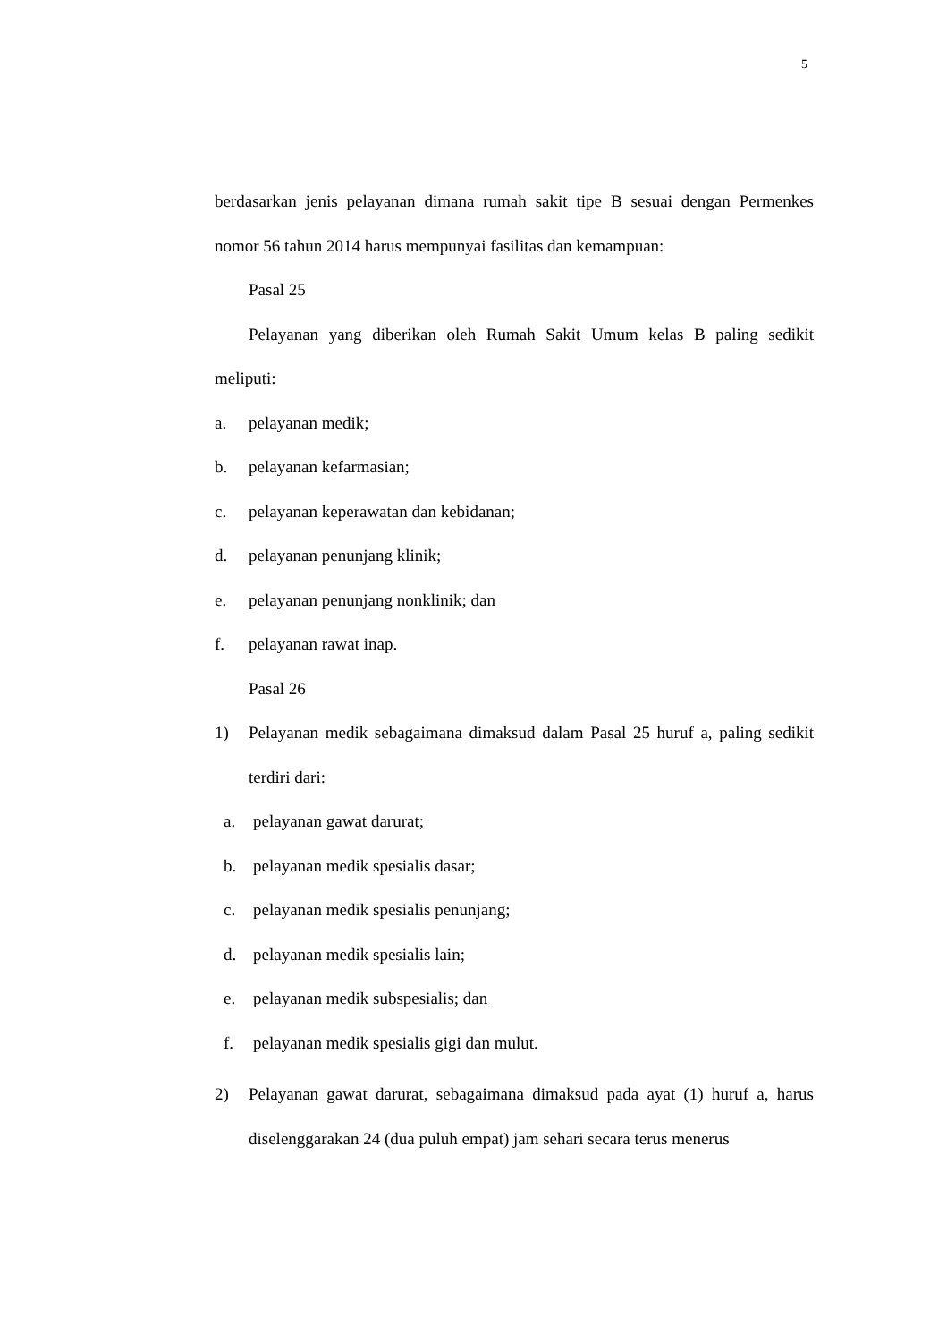5
berdasarkan jenis pelayanan dimana rumah sakit tipe B sesuai dengan Permenkes nomor 56 tahun 2014 harus mempunyai fasilitas dan kemampuan:
Pasal 25
Pelayanan yang diberikan oleh Rumah Sakit Umum kelas B paling sedikit meliputi:
a. pelayanan medik;
b. pelayanan kefarmasian;
c. pelayanan keperawatan dan kebidanan;
d. pelayanan penunjang klinik;
e. pelayanan penunjang nonklinik; dan
f. pelayanan rawat inap.
Pasal 26
1) Pelayanan medik sebagaimana dimaksud dalam Pasal 25 huruf a, paling sedikit terdiri dari:
a. pelayanan gawat darurat;
b. pelayanan medik spesialis dasar;
c. pelayanan medik spesialis penunjang;
d. pelayanan medik spesialis lain;
e. pelayanan medik subspesialis; dan
f. pelayanan medik spesialis gigi dan mulut.
2) Pelayanan gawat darurat, sebagaimana dimaksud pada ayat (1) huruf a, harus diselenggarakan 24 (dua puluh empat) jam sehari secara terus menerus